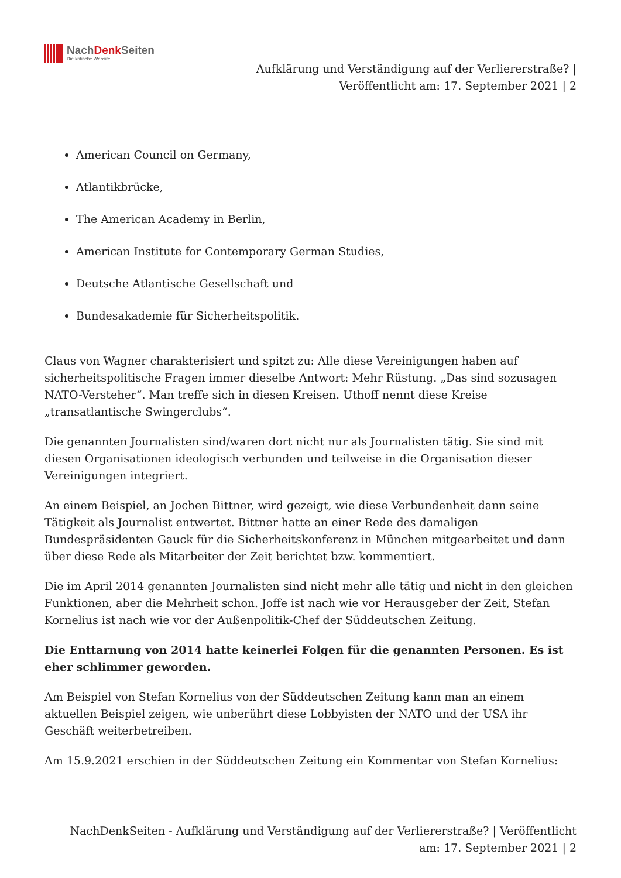NachDenk Seiten
Die kritische Website
Aufklärung und Verständigung auf der Verliererstraße? | Veröffentlicht am: 17. September 2021 | 2
American Council on Germany,
Atlantikbrücke,
The American Academy in Berlin,
American Institute for Contemporary German Studies,
Deutsche Atlantische Gesellschaft und
Bundesakademie für Sicherheitspolitik.
Claus von Wagner charakterisiert und spitzt zu: Alle diese Vereinigungen haben auf sicherheitspolitische Fragen immer dieselbe Antwort: Mehr Rüstung. „Das sind sozusagen NATO-Versteher“. Man treffe sich in diesen Kreisen. Uthoff nennt diese Kreise „transatlantische Swingerclubs“.
Die genannten Journalisten sind/waren dort nicht nur als Journalisten tätig. Sie sind mit diesen Organisationen ideologisch verbunden und teilweise in die Organisation dieser Vereinigungen integriert.
An einem Beispiel, an Jochen Bittner, wird gezeigt, wie diese Verbundenheit dann seine Tätigkeit als Journalist entwertet. Bittner hatte an einer Rede des damaligen Bundespräsidenten Gauck für die Sicherheitskonferenz in München mitgearbeitet und dann über diese Rede als Mitarbeiter der Zeit berichtet bzw. kommentiert.
Die im April 2014 genannten Journalisten sind nicht mehr alle tätig und nicht in den gleichen Funktionen, aber die Mehrheit schon. Joffe ist nach wie vor Herausgeber der Zeit, Stefan Kornelius ist nach wie vor der Außenpolitik-Chef der Süddeutschen Zeitung.
Die Enttarnung von 2014 hatte keinerlei Folgen für die genannten Personen. Es ist eher schlimmer geworden.
Am Beispiel von Stefan Kornelius von der Süddeutschen Zeitung kann man an einem aktuellen Beispiel zeigen, wie unberührt diese Lobbyisten der NATO und der USA ihr Geschäft weiterbetreiben.
Am 15.9.2021 erschien in der Süddeutschen Zeitung ein Kommentar von Stefan Kornelius:
NachDenkSeiten - Aufklärung und Verständigung auf der Verliererstraße? | Veröffentlicht am: 17. September 2021 | 2